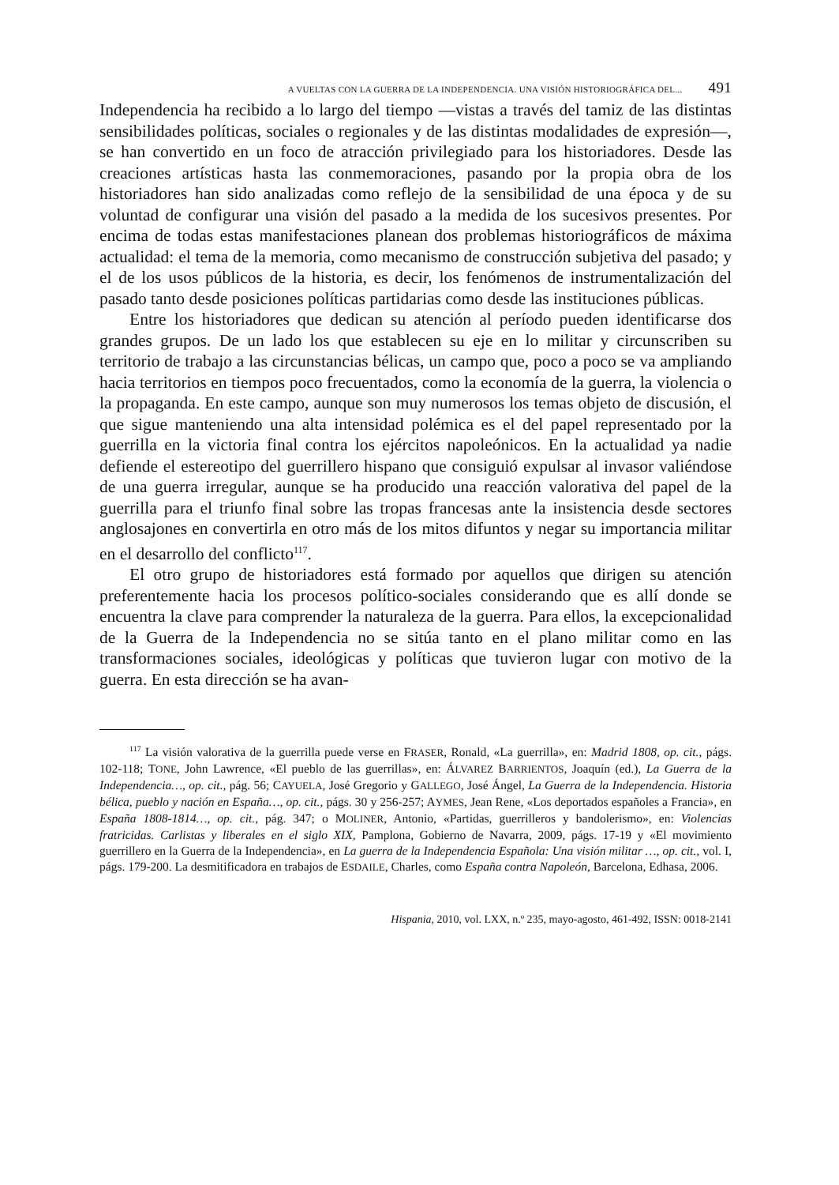A VUELTAS CON LA GUERRA DE LA INDEPENDENCIA. UNA VISIÓN HISTORIOGRÁFICA DEL... 491
Independencia ha recibido a lo largo del tiempo —vistas a través del tamiz de las distintas sensibilidades políticas, sociales o regionales y de las distintas modalidades de expresión—, se han convertido en un foco de atracción privilegiado para los historiadores. Desde las creaciones artísticas hasta las conmemoraciones, pasando por la propia obra de los historiadores han sido analizadas como reflejo de la sensibilidad de una época y de su voluntad de configurar una visión del pasado a la medida de los sucesivos presentes. Por encima de todas estas manifestaciones planean dos problemas historiográficos de máxima actualidad: el tema de la memoria, como mecanismo de construcción subjetiva del pasado; y el de los usos públicos de la historia, es decir, los fenómenos de instrumentalización del pasado tanto desde posiciones políticas partidarias como desde las instituciones públicas.
Entre los historiadores que dedican su atención al período pueden identificarse dos grandes grupos. De un lado los que establecen su eje en lo militar y circunscriben su territorio de trabajo a las circunstancias bélicas, un campo que, poco a poco se va ampliando hacia territorios en tiempos poco frecuentados, como la economía de la guerra, la violencia o la propaganda. En este campo, aunque son muy numerosos los temas objeto de discusión, el que sigue manteniendo una alta intensidad polémica es el del papel representado por la guerrilla en la victoria final contra los ejércitos napoleónicos. En la actualidad ya nadie defiende el estereotipo del guerrillero hispano que consiguió expulsar al invasor valiéndose de una guerra irregular, aunque se ha producido una reacción valorativa del papel de la guerrilla para el triunfo final sobre las tropas francesas ante la insistencia desde sectores anglosajones en convertirla en otro más de los mitos difuntos y negar su importancia militar en el desarrollo del conflicto<sup>117</sup>.
El otro grupo de historiadores está formado por aquellos que dirigen su atención preferentemente hacia los procesos político-sociales considerando que es allí donde se encuentra la clave para comprender la naturaleza de la guerra. Para ellos, la excepcionalidad de la Guerra de la Independencia no se sitúa tanto en el plano militar como en las transformaciones sociales, ideológicas y políticas que tuvieron lugar con motivo de la guerra. En esta dirección se ha avan-
<sup>117</sup> La visión valorativa de la guerrilla puede verse en FRASER, Ronald, «La guerrilla», en: Madrid 1808, op. cit., págs. 102-118; TONE, John Lawrence, «El pueblo de las guerrillas», en: ÁLVAREZ BARRIENTOS, Joaquín (ed.), La Guerra de la Independencia…, op. cit., pág. 56; CAYUELA, José Gregorio y GALLEGO, José Ángel, La Guerra de la Independencia. Historia bélica, pueblo y nación en España…, op. cit., págs. 30 y 256-257; AYMES, Jean Rene, «Los deportados españoles a Francia», en España 1808-1814…, op. cit., pág. 347; o MOLINER, Antonio, «Partidas, guerrilleros y bandolerismo», en: Violencias fratricidas. Carlistas y liberales en el siglo XIX, Pamplona, Gobierno de Navarra, 2009, págs. 17-19 y «El movimiento guerrillero en la Guerra de la Independencia», en La guerra de la Independencia Española: Una visión militar …, op. cit., vol. I, págs. 179-200. La desmitificadora en trabajos de ESDAILE, Charles, como España contra Napoleón, Barcelona, Edhasa, 2006.
Hispania, 2010, vol. LXX, n.º 235, mayo-agosto, 461-492, ISSN: 0018-2141